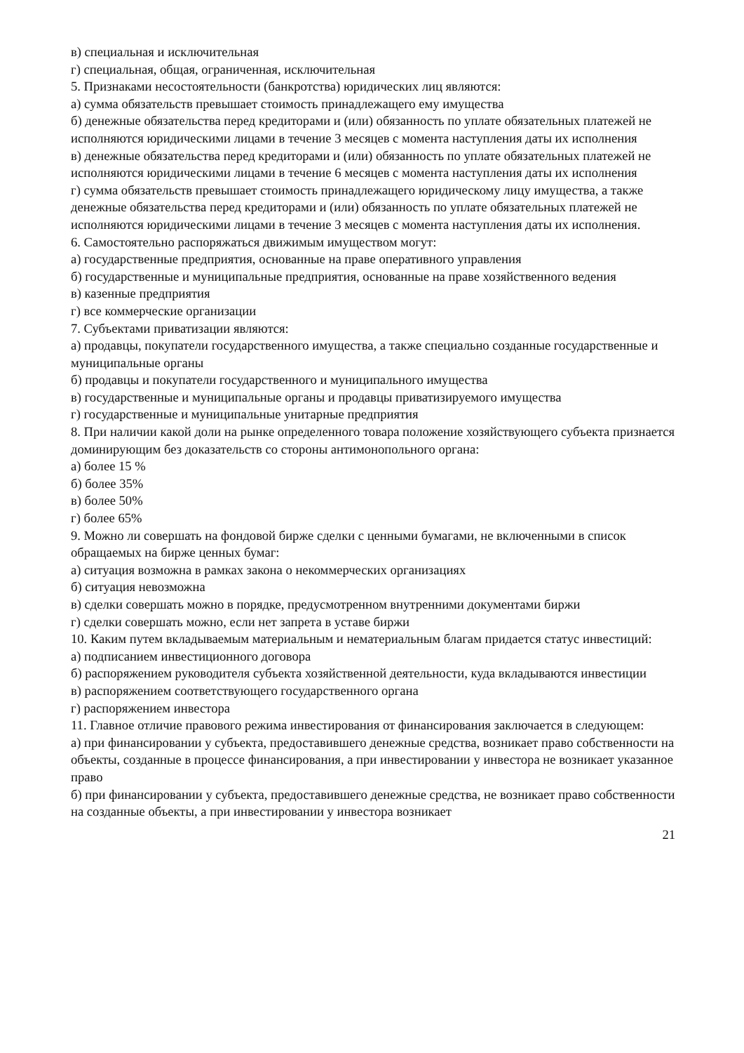в) специальная и исключительная
г) специальная, общая, ограниченная, исключительная
5. Признаками несостоятельности (банкротства) юридических лиц являются:
а) сумма обязательств превышает стоимость принадлежащего ему имущества
б) денежные обязательства перед кредиторами и (или) обязанность по уплате обязательных платежей не исполняются юридическими лицами в течение 3 месяцев с момента наступления даты их исполнения
в) денежные обязательства перед кредиторами и (или) обязанность по уплате обязательных платежей не исполняются юридическими лицами в течение 6 месяцев с момента наступления даты их исполнения
г) сумма обязательств превышает стоимость принадлежащего юридическому лицу имущества, а также денежные обязательства перед кредиторами и (или) обязанность по уплате обязательных платежей не исполняются юридическими лицами в течение 3 месяцев с момента наступления даты их исполнения.
6. Самостоятельно распоряжаться движимым имуществом могут:
а) государственные предприятия, основанные на праве оперативного управления
б) государственные и муниципальные предприятия, основанные на праве хозяйственного ведения
в) казенные предприятия
г) все коммерческие организации
7. Субъектами приватизации являются:
а) продавцы, покупатели государственного имущества, а также специально созданные государственные и муниципальные органы
б) продавцы и покупатели государственного и муниципального имущества
в) государственные и муниципальные органы и продавцы приватизируемого имущества
г) государственные и муниципальные унитарные предприятия
8. При наличии какой доли на рынке определенного товара положение хозяйствующего субъекта признается доминирующим без доказательств со стороны антимонопольного органа:
а) более 15 %
б) более 35%
в) более 50%
г) более 65%
9. Можно ли совершать на фондовой бирже сделки с ценными бумагами, не включенными в список обращаемых на бирже ценных бумаг:
а) ситуация возможна в рамках закона о некоммерческих организациях
б) ситуация невозможна
в) сделки совершать можно в порядке, предусмотренном внутренними документами биржи
г) сделки совершать можно, если нет запрета в уставе биржи
10. Каким путем вкладываемым материальным и нематериальным благам придается статус инвестиций:
а) подписанием инвестиционного договора
б) распоряжением руководителя субъекта хозяйственной деятельности, куда вкладываются инвестиции
в) распоряжением соответствующего государственного органа
г) распоряжением инвестора
11. Главное отличие правового режима инвестирования от финансирования заключается в следующем:
а) при финансировании у субъекта, предоставившего денежные средства, возникает право собственности на объекты, созданные в процессе финансирования, а при инвестировании у инвестора не возникает указанное право
б) при финансировании у субъекта, предоставившего денежные средства, не возникает право собственности на созданные объекты, а при инвестировании у инвестора возникает
21